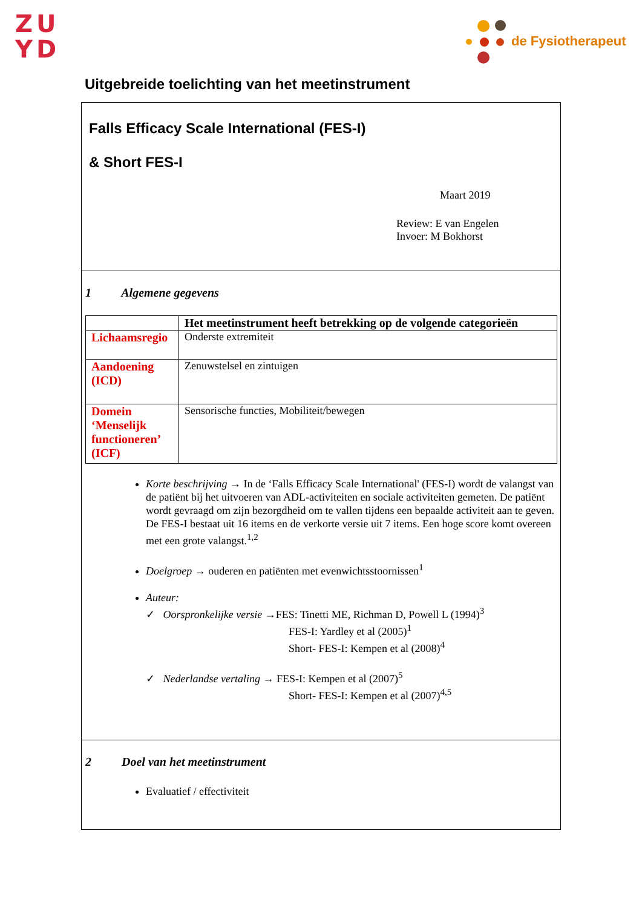ZU
YD
de Fysiotherapeut
Uitgebreide toelichting van het meetinstrument
Falls Efficacy Scale International (FES-I)
& Short FES-I
Maart 2019
Review: E van Engelen
Invoer: M Bokhorst
1 Algemene gegevens
| | Het meetinstrument heeft betrekking op de volgende categorieën |
| --- | --- |
| Lichaamsregio | Onderste extremiteit |
| Aandoening (ICD) | Zenuwstelsel en zintuigen |
| Domein ‘Menselijk functioneren’ (ICF) | Sensorische functies, Mobiliteit/bewegen |
Korte beschrijving → In de ‘Falls Efficacy Scale International' (FES-I) wordt de valangst van de patiënt bij het uitvoeren van ADL-activiteiten en sociale activiteiten gemeten. De patiënt wordt gevraagd om zijn bezorgdheid om te vallen tijdens een bepaalde activiteit aan te geven.
De FES-I bestaat uit 16 items en de verkorte versie uit 7 items. Een hoge score komt overeen met een grote valangst.<sup>1,2</sup>
Doelgroep → ouderen en patiënten met evenwichtsstoornissen<sup>1</sup>
Auteur:
✓ Oorspronkelijke versie →FES: Tinetti ME, Richman D, Powell L (1994)<sup>3</sup>
FES-I: Yardley et al (2005)<sup>1</sup>
Short- FES-I: Kempen et al (2008)<sup>4</sup>
✓ Nederlandse vertaling → FES-I: Kempen et al (2007)<sup>5</sup>
Short- FES-I: Kempen et al (2007)<sup>4,5</sup>
2 Doel van het meetinstrument
Evaluatief / effectiviteit